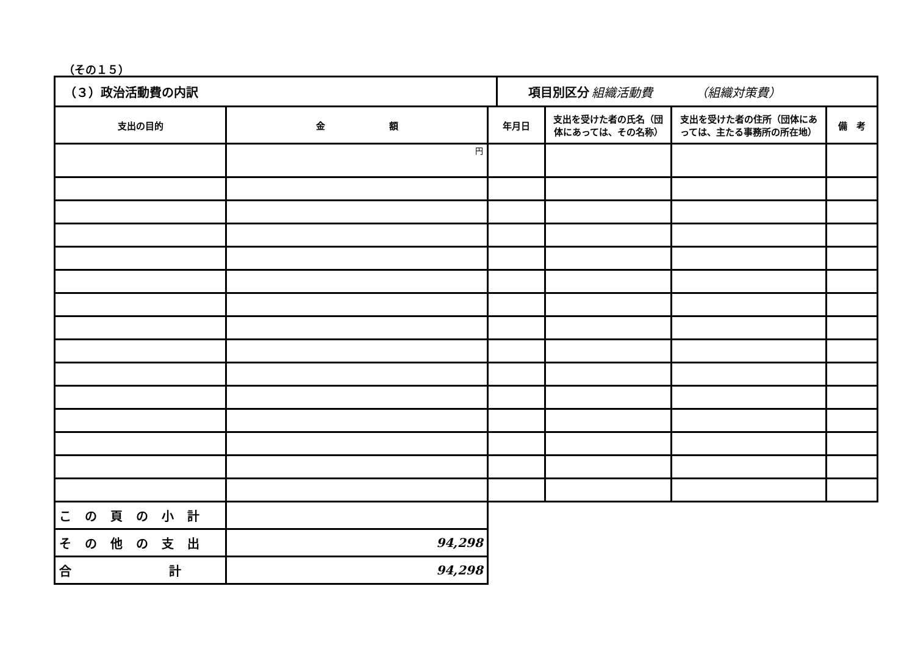（その１５）
（３）政治活動費の内訳 項目別区分 組織活動費　　　　（組織対策費）
| 支出の目的 | 金 額 | 年月日 | 支出を受けた者の氏名（団体にあっては、その名称） | 支出を受けた者の住所（団体にあっては、主たる事務所の所在地） | 備 考 |
| --- | --- | --- | --- | --- | --- |
| | 円 | | | | |
| この頁の小計 | | | | | |
| その他の支出 | 94,298 | | | | |
| 合 計 | 94,298 | | | | |